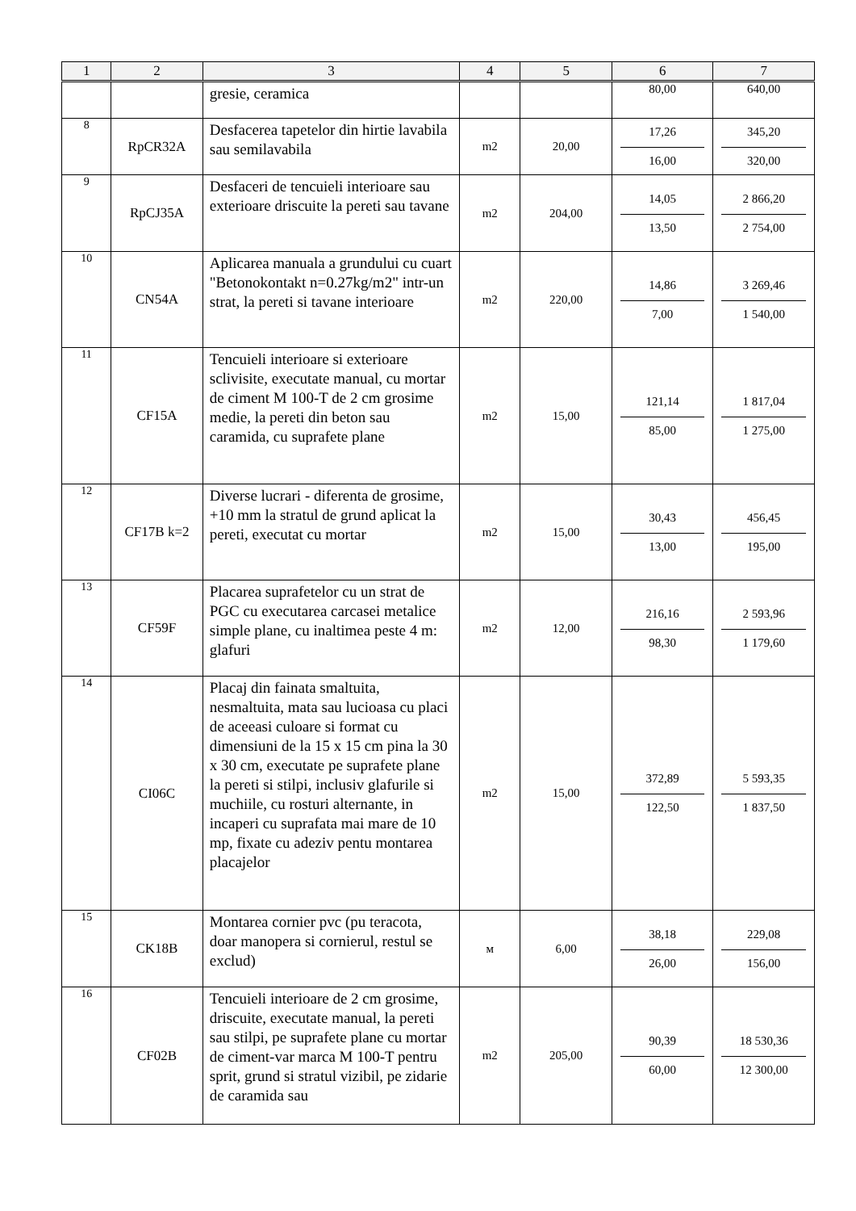| 1 | 2 | 3 | 4 | 5 | 6 | 7 |
| --- | --- | --- | --- | --- | --- | --- |
| | | gresie, ceramica | | | 80,00 | 640,00 |
| 8 | RpCR32A | Desfacerea tapetelor din hirtie lavabila sau semilavabila | m2 | 20,00 | 17,26 16,00 | 345,20 320,00 |
| 9 | RpCJ35A | Desfaceri de tencuieli interioare sau exterioare driscuite la pereti sau tavane | m2 | 204,00 | 14,05 13,50 | 2 866,20 2 754,00 |
| 10 | CN54A | Aplicarea manuala a grundului cu cuart "Betonokontakt n=0.27kg/m2" intr-un strat, la pereti si tavane interioare | m2 | 220,00 | 14,86 7,00 | 3 269,46 1 540,00 |
| 11 | CF15A | Tencuieli interioare si exterioare sclivisite, executate manual, cu mortar de ciment M 100-T de 2 cm grosime medie, la pereti din beton sau caramida, cu suprafete plane | m2 | 15,00 | 121,14 85,00 | 1 817,04 1 275,00 |
| 12 | CF17B k=2 | Diverse lucrari - diferenta de grosime, +10 mm la stratul de grund aplicat la pereti, executat cu mortar | m2 | 15,00 | 30,43 13,00 | 456,45 195,00 |
| 13 | CF59F | Placarea suprafetelor cu un strat de PGC cu executarea carcasei metalice simple plane, cu inaltimea peste 4 m: glafuri | m2 | 12,00 | 216,16 98,30 | 2 593,96 1 179,60 |
| 14 | CI06C | Placaj din fainata smaltuita, nesmaltuita, mata sau lucioasa cu placi de aceeasi culoare si format cu dimensiuni de la 15 x 15 cm pina la 30 x 30 cm, executate pe suprafete plane la pereti si stilpi, inclusiv glafurile si muchiile, cu rosturi alternante, in incaperi cu suprafata mai mare de 10 mp, fixate cu adeziv pentu montarea placajelor | m2 | 15,00 | 372,89 122,50 | 5 593,35 1 837,50 |
| 15 | CK18B | Montarea cornier pvc (pu teracota, doar manopera si cornierul, restul se exclud) | м | 6,00 | 38,18 26,00 | 229,08 156,00 |
| 16 | CF02B | Tencuieli interioare de 2 cm grosime, driscuite, executate manual, la pereti sau stilpi, pe suprafete plane cu mortar de ciment-var marca M 100-T pentru sprit, grund si stratul vizibil, pe zidarie de caramida sau | m2 | 205,00 | 90,39 60,00 | 18 530,36 12 300,00 |